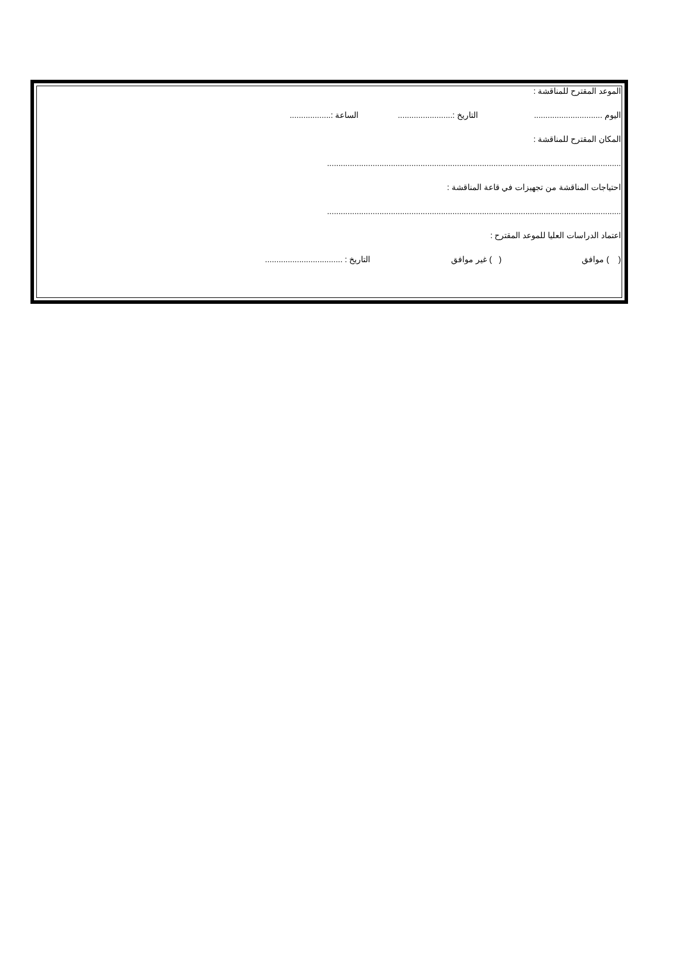الموعد المقترح للمناقشة :
اليوم .............................. التاريخ :........................ الساعة :..................
المكان المقترح للمناقشة :
.................................................................................................................................
احتياجات المناقشة من تجهيزات في قاعة المناقشة :
.................................................................................................................................
اعتماد الدراسات العليا للموعد المقترح :
( ) موافق ( ) غير موافق التاريخ : ..................................